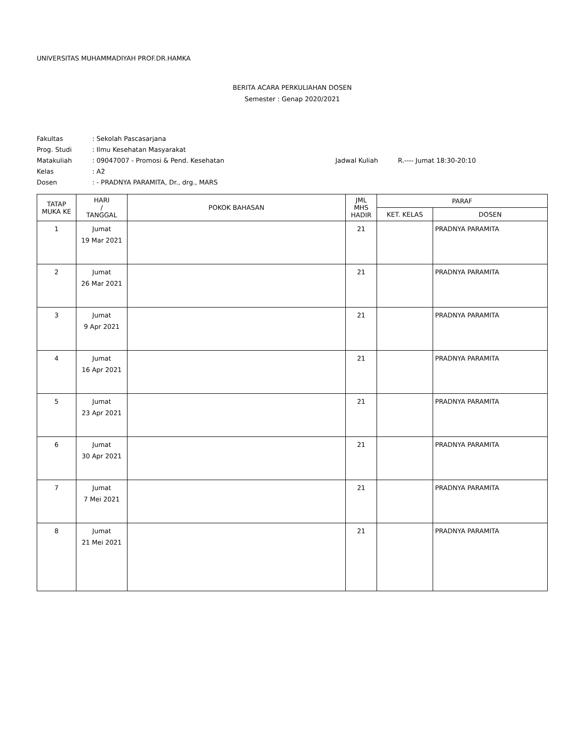UNIVERSITAS MUHAMMADIYAH PROF.DR.HAMKA
BERITA ACARA PERKULIAHAN DOSEN
Semester : Genap 2020/2021
| Fakultas | : Sekolah Pascasarjana | | |
| Prog. Studi | : Ilmu Kesehatan Masyarakat | | |
| Matakuliah | : 09047007 - Promosi & Pend. Kesehatan | Jadwal Kuliah | R.---- Jumat 18:30-20:10 |
| Kelas | : A2 | | |
| Dosen | : - PRADNYA PARAMITA, Dr., drg., MARS | | |
| TATAP MUKA KE | HARI / TANGGAL | POKOK BAHASAN | JML MHS HADIR | PARAF | |
| --- | --- | --- | --- | --- | --- |
| | | | | KET. KELAS | DOSEN |
| 1 | Jumat 19 Mar 2021 | | 21 | | PRADNYA PARAMITA |
| 2 | Jumat 26 Mar 2021 | | 21 | | PRADNYA PARAMITA |
| 3 | Jumat 9 Apr 2021 | | 21 | | PRADNYA PARAMITA |
| 4 | Jumat 16 Apr 2021 | | 21 | | PRADNYA PARAMITA |
| 5 | Jumat 23 Apr 2021 | | 21 | | PRADNYA PARAMITA |
| 6 | Jumat 30 Apr 2021 | | 21 | | PRADNYA PARAMITA |
| 7 | Jumat 7 Mei 2021 | | 21 | | PRADNYA PARAMITA |
| 8 | Jumat 21 Mei 2021 | | 21 | | PRADNYA PARAMITA |